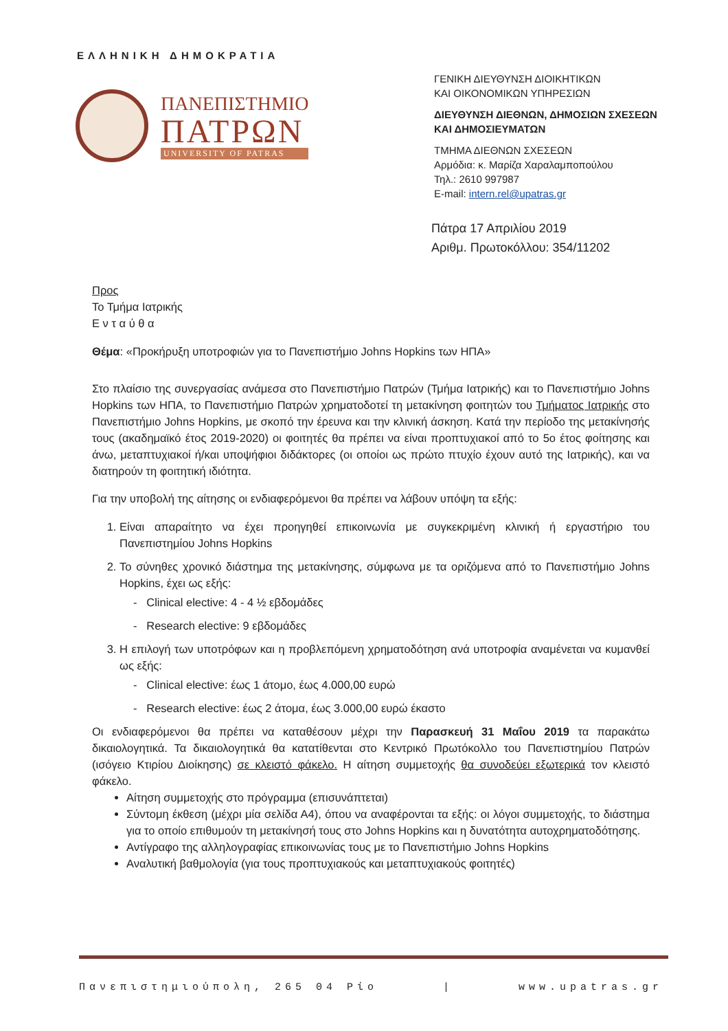ΕΛΛΗΝΙΚΗ ΔΗΜΟΚΡΑΤΙΑ
ΠΑΝΕΠΙΣΤΗΜΙΟ
ΠΑΤΡΩΝ
UNIVERSITY OF PATRAS
ΓΕΝΙΚΗ ΔΙΕΥΘΥΝΣΗ ΔΙΟΙΚΗΤΙΚΩΝ
ΚΑΙ ΟΙΚΟΝΟΜΙΚΩΝ ΥΠΗΡΕΣΙΩΝ
ΔΙΕΥΘΥΝΣΗ ΔΙΕΘΝΩΝ, ΔΗΜΟΣΙΩΝ ΣΧΕΣΕΩΝ
ΚΑΙ ΔΗΜΟΣΙΕΥΜΑΤΩΝ
ΤΜΗΜΑ ΔΙΕΘΝΩΝ ΣΧΕΣΕΩΝ
Αρμόδια: κ. Μαρίζα Χαραλαμποπούλου
Τηλ.: 2610 997987
E-mail: intern.rel@upatras.gr
Πάτρα 17 Απριλίου 2019
Αριθμ. Πρωτοκόλλου: 354/11202
Προς
Το Τμήμα Ιατρικής
Ε ν τ α ύ θ α
Θέμα: «Προκήρυξη υποτροφιών για το Πανεπιστήμιο Johns Hopkins των ΗΠΑ»
Στο πλαίσιο της συνεργασίας ανάμεσα στο Πανεπιστήμιο Πατρών (Τμήμα Ιατρικής) και το Πανεπιστήμιο Johns Hopkins των ΗΠΑ, το Πανεπιστήμιο Πατρών χρηματοδοτεί τη μετακίνηση φοιτητών του Τμήματος Ιατρικής στο Πανεπιστήμιο Johns Hopkins, με σκοπό την έρευνα και την κλινική άσκηση. Κατά την περίοδο της μετακίνησής τους (ακαδημαϊκό έτος 2019-2020) οι φοιτητές θα πρέπει να είναι προπτυχιακοί από το 5ο έτος φοίτησης και άνω, μεταπτυχιακοί ή/και υποψήφιοι διδάκτορες (οι οποίοι ως πρώτο πτυχίο έχουν αυτό της Ιατρικής), και να διατηρούν τη φοιτητική ιδιότητα.
Για την υποβολή της αίτησης οι ενδιαφερόμενοι θα πρέπει να λάβουν υπόψη τα εξής:
1. Είναι απαραίτητο να έχει προηγηθεί επικοινωνία με συγκεκριμένη κλινική ή εργαστήριο του Πανεπιστημίου Johns Hopkins
2. Το σύνηθες χρονικό διάστημα της μετακίνησης, σύμφωνα με τα οριζόμενα από το Πανεπιστήμιο Johns Hopkins, έχει ως εξής:
- Clinical elective: 4 - 4 ½ εβδομάδες
- Research elective: 9 εβδομάδες
3. Η επιλογή των υποτρόφων και η προβλεπόμενη χρηματοδότηση ανά υποτροφία αναμένεται να κυμανθεί ως εξής:
- Clinical elective: έως 1 άτομο, έως 4.000,00 ευρώ
- Research elective: έως 2 άτομα, έως 3.000,00 ευρώ έκαστο
Οι ενδιαφερόμενοι θα πρέπει να καταθέσουν μέχρι την Παρασκευή 31 Μαΐου 2019 τα παρακάτω δικαιολογητικά. Τα δικαιολογητικά θα κατατίθενται στο Κεντρικό Πρωτόκολλο του Πανεπιστημίου Πατρών (ισόγειο Κτιρίου Διοίκησης) σε κλειστό φάκελο. Η αίτηση συμμετοχής θα συνοδεύει εξωτερικά τον κλειστό φάκελο.
Αίτηση συμμετοχής στο πρόγραμμα (επισυνάπτεται)
Σύντομη έκθεση (μέχρι μία σελίδα Α4), όπου να αναφέρονται τα εξής: οι λόγοι συμμετοχής, το διάστημα για το οποίο επιθυμούν τη μετακίνησή τους στο Johns Hopkins και η δυνατότητα αυτοχρηματοδότησης.
Αντίγραφο της αλληλογραφίας επικοινωνίας τους με το Πανεπιστήμιο Johns Hopkins
Αναλυτική βαθμολογία (για τους προπτυχιακούς και μεταπτυχιακούς φοιτητές)
Πανεπιστημιούπολη, 265 04 Ρίο | www.upatras.gr